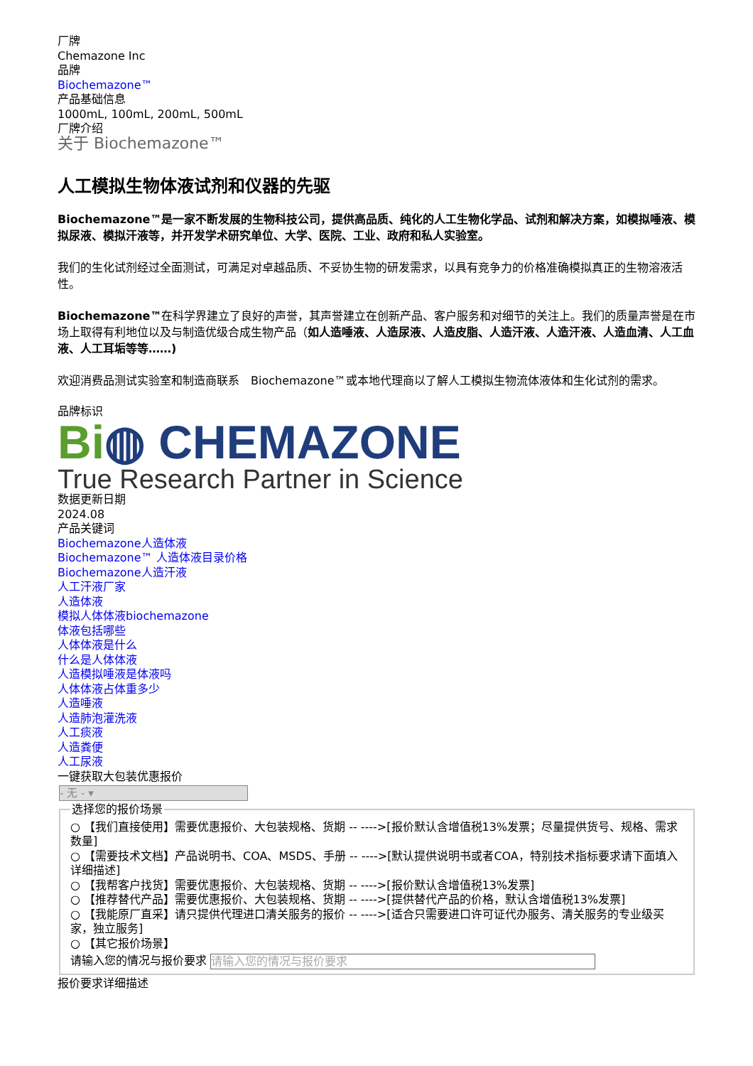厂牌
Chemazone Inc
品牌
Biochemazone™
产品基础信息
1000mL, 100mL, 200mL, 500mL
厂牌介绍
关于 Biochemazone™
人工模拟生物体液试剂和仪器的先驱
Biochemazone™是一家不断发展的生物科技公司，提供高品质、纯化的人工生物化学品、试剂和解决方案，如模拟唾液、模拟尿液、模拟汗液等，并开发学术研究单位、大学、医院、工业、政府和私人实验室。
我们的生化试剂经过全面测试，可满足对卓越品质、不妥协生物的研发需求，以具有竞争力的价格准确模拟真正的生物溶液活性。
Biochemazone™在科学界建立了良好的声誉，其声誉建立在创新产品、客户服务和对细节的关注上。我们的质量声誉是在市场上取得有利地位以及与制造优级合成生物产品（如人造唾液、人造尿液、人造皮脂、人造汗液、人造汗液、人造血清、人工血液、人工耳垢等等……)
欢迎消费品测试实验室和制造商联系　Biochemazone™或本地代理商以了解人工模拟生物流体液体和生化试剂的需求。
品牌标识
Bi◍ CHEMAZONE
True Research Partner in Science
数据更新日期
2024.08
产品关键词
Biochemazone人造体液
Biochemazone™ 人造体液目录价格
Biochemazone人造汗液
人工汗液厂家
人造体液
模拟人体体液biochemazone
体液包括哪些
人体体液是什么
什么是人体体液
人造模拟唾液是体液吗
人体体液占体重多少
人造唾液
人造肺泡灌洗液
人工痰液
人造粪便
人工尿液
一键获取大包装优惠报价
- 无 - ▾
选择您的报价场景
○ 【我们直接使用】需要优惠报价、大包装规格、货期 -- ---->[报价默认含增值税13%发票；尽量提供货号、规格、需求数量]
○ 【需要技术文档】产品说明书、COA、MSDS、手册 -- ---->[默认提供说明书或者COA，特别技术指标要求请下面填入详细描述]
○ 【我帮客户找货】需要优惠报价、大包装规格、货期 -- ---->[报价默认含增值税13%发票]
○ 【推荐替代产品】需要优惠报价、大包装规格、货期 -- ---->[提供替代产品的价格，默认含增值税13%发票]
○ 【我能原厂直采】请只提供代理进口清关服务的报价 -- ---->[适合只需要进口许可证代办服务、清关服务的专业级买家，独立服务]
○ 【其它报价场景】
请输入您的情况与报价要求 请输入您的情况与报价要求
报价要求详细描述